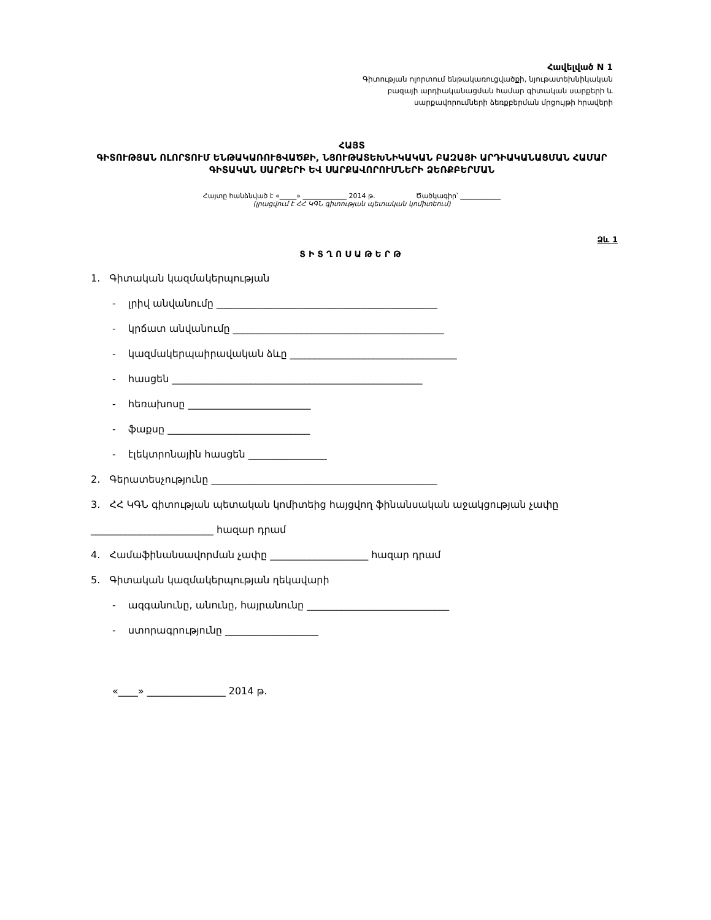Հավելված N 1
Գիտության ոլորտում ենթակառուցվածքի, նյութատեխնիկական
բազայի արդիականացման համար գիտական սարքերի և
սարքավորումների ձեռքբերման մրցույթի հրավերի
ՀԱՅՏ
ԳԻՏՈՒԹՅԱՆ ՈԼՈՐՏՈՒՄ ԵՆԹԱԿԱՌՈՒՑՎԱԾՔԻ, ՆՅՈՒԹԱՏԵԽՆԻԿԱԿԱՆ ԲԱԶԱՅԻ ԱՐԴԻԱԿԱՆԱՑՄԱՆ ՀԱՄԱՐ ԳԻՏԱԿԱՆ ՍԱՐՔԵՐԻ ԵՎ ՍԱՐՔԱՎՈՐՈՒՄՆԵՐԻ ՁԵՌՔԲԵՐՄԱՆ
Հայտը հանձնված է «_____» _____________ 2014 թ. Ծածկագիր՝ ____________
(լրացվում է ՀՀ ԿԳՆ գիտության պետական կոմիտեում)
Ձև 1
ՏԻՏՂՈՍԱԹԵՐԹ
1. Գիտական կազմակերպության
- լրիվ անվանումը _____________________________________________
- կրճատ անվանումը ___________________________________________
- կազմակերպաիրավական ձևը __________________________________
- հասցեն ___________________________________________________
- հեռախոսը _________________________
- ֆաքսը _____________________________
- էլեկտրոնային հասցեն ________________
2. Գերատեսչությունը ______________________________________________
3. ՀՀ ԿԳՆ գիտության պետական կոմիտեից հայցվող ֆինանսական աջակցության չափը
_________________________ հազար դրամ
4. Համաֆինանսավորման չափը ____________________ հազար դրամ
5. Գիտական կազմակերպության ղեկավարի
- ազգանունը, անունը, հայրանունը _____________________________
- ստորագրությունը ___________________
«____» ________________ 2014 թ.